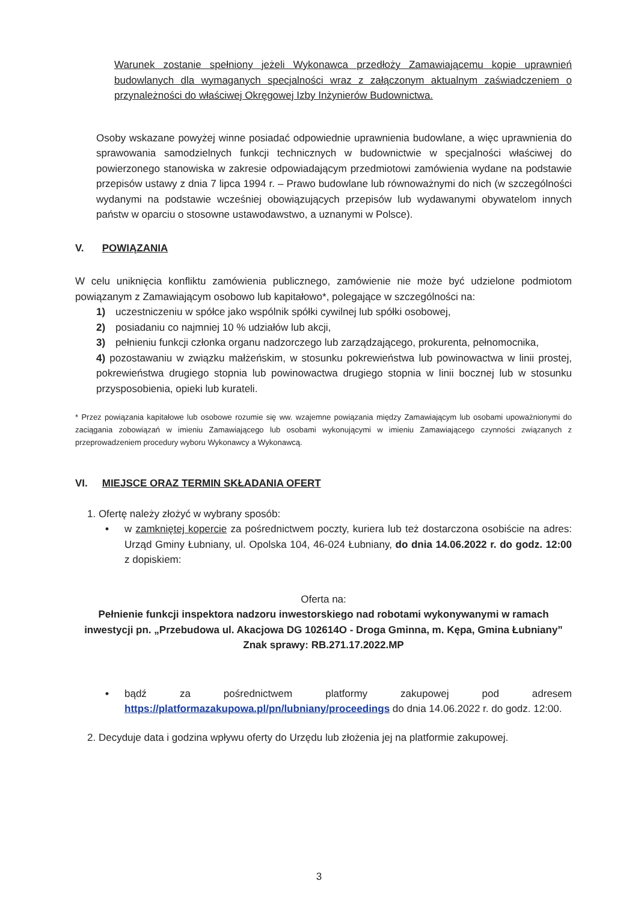Warunek zostanie spełniony jeżeli Wykonawca przedłoży Zamawiającemu kopie uprawnień budowlanych dla wymaganych specjalności wraz z załączonym aktualnym zaświadczeniem o przynależności do właściwej Okręgowej Izby Inżynierów Budownictwa.
Osoby wskazane powyżej winne posiadać odpowiednie uprawnienia budowlane, a więc uprawnienia do sprawowania samodzielnych funkcji technicznych w budownictwie w specjalności właściwej do powierzonego stanowiska w zakresie odpowiadającym przedmiotowi zamówienia wydane na podstawie przepisów ustawy z dnia 7 lipca 1994 r. – Prawo budowlane lub równoważnymi do nich (w szczególności wydanymi na podstawie wcześniej obowiązujących przepisów lub wydawanymi obywatelom innych państw w oparciu o stosowne ustawodawstwo, a uznanymi w Polsce).
V. POWIĄZANIA
W celu uniknięcia konfliktu zamówienia publicznego, zamówienie nie może być udzielone podmiotom powiązanym z Zamawiającym osobowo lub kapitałowo*, polegające w szczególności na:
1) uczestniczeniu w spółce jako wspólnik spółki cywilnej lub spółki osobowej,
2) posiadaniu co najmniej 10 % udziałów lub akcji,
3) pełnieniu funkcji członka organu nadzorczego lub zarządzającego, prokurenta, pełnomocnika,
4) pozostawaniu w związku małżeńskim, w stosunku pokrewieństwa lub powinowactwa w linii prostej, pokrewieństwa drugiego stopnia lub powinowactwa drugiego stopnia w linii bocznej lub w stosunku przysposobienia, opieki lub kurateli.
* Przez powiązania kapitałowe lub osobowe rozumie się ww. wzajemne powiązania między Zamawiającym lub osobami upoważnionymi do zaciągania zobowiązań w imieniu Zamawiającego lub osobami wykonującymi w imieniu Zamawiającego czynności związanych z przeprowadzeniem procedury wyboru Wykonawcy a Wykonawcą.
VI. MIEJSCE ORAZ TERMIN SKŁADANIA OFERT
1. Ofertę należy złożyć w wybrany sposób:
• w zamkniętej kopercie za pośrednictwem poczty, kuriera lub też dostarczona osobiście na adres: Urząd Gminy Łubniany, ul. Opolska 104, 46-024 Łubniany, do dnia 14.06.2022 r. do godz. 12:00 z dopiskiem:
Oferta na:
Pełnienie funkcji inspektora nadzoru inwestorskiego nad robotami wykonywanymi w ramach inwestycji pn. „Przebudowa ul. Akacjowa DG 102614O - Droga Gminna, m. Kępa, Gmina Łubniany”
Znak sprawy: RB.271.17.2022.MP
• bądź za pośrednictwem platformy zakupowej pod adresem https://platformazakupowa.pl/pn/lubniany/proceedings do dnia 14.06.2022 r. do godz. 12:00.
2. Decyduje data i godzina wpływu oferty do Urzędu lub złożenia jej na platformie zakupowej.
3